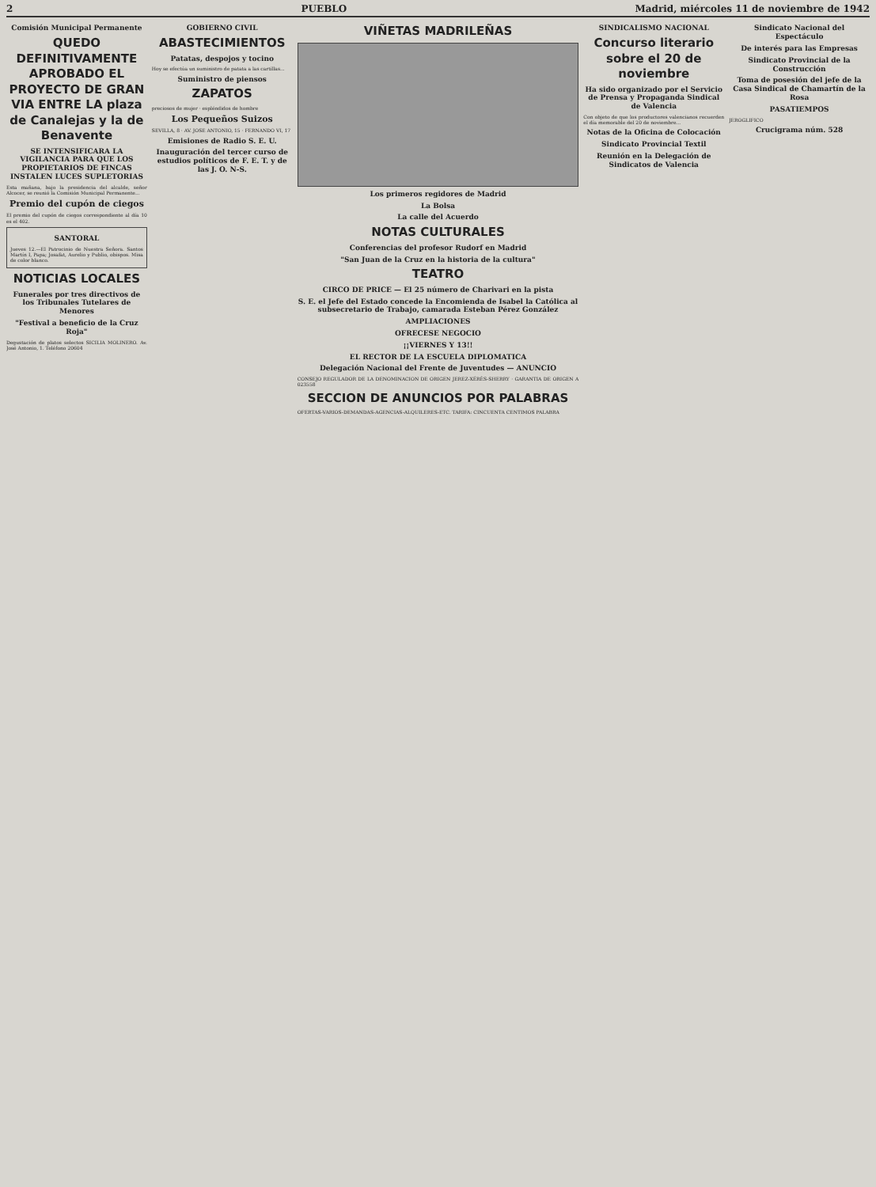2 PUEBLO Madrid, miércoles 11 de noviembre de 1942
Comisión Municipal Permanente
QUEDO DEFINITIVAMENTE APROBADO EL PROYECTO DE GRAN VIA ENTRE LA plaza de Canalejas y la de Benavente
SE INTENSIFICARA LA VIGILANCIA PARA QUE LOS PROPIETARIOS DE FINCAS INSTALEN LUCES SUPLETORIAS
Esta mañana, bajo la presidencia del alcalde, señor Alcocer, se reunió la Comisión Municipal Permanente...
Premio del cupón de ciegos
El premio del cupón de ciegos correspondiente al día 10 es el 402.
SANTORAL
Jueves 12.—El Patrocinio de Nuestra Señora. Santos Martín I, Papa; Josafat, Aurelio y Publio, obispos. Misa de color blanco.
NOTICIAS LOCALES
Funerales por tres directivos de los Tribunales Tutelares de Menores
"Festival a beneficio de la Cruz Roja"
Degustación de platos selectos SICILIA MOLINERO. Av. José Antonio, 1. Teléfono 20604
GOBIERNO CIVIL
ABASTECIMIENTOS
Patatas, despojos y tocino
Hoy se efectúa un suministro de patata a las cartillas...
Suministro de piensos
ZAPATOS
preciosos de mujer · espléndidos de hombre
Los Pequeños Suizos
SEVILLA, 8 · AV. JOSE ANTONIO, 15 · FERNANDO VI, 17
Emisiones de Radio S. E. U.
Inauguración del tercer curso de estudios políticos de F. E. T. y de las J. O. N-S.
VIÑETAS MADRILEÑAS
Los primeros regidores de Madrid
La Bolsa
La calle del Acuerdo
NOTAS CULTURALES
Conferencias del profesor Rudorf en Madrid
"San Juan de la Cruz en la historia de la cultura"
TEATRO
CIRCO DE PRICE — El 25 número de Charivari en la pista
S. E. el Jefe del Estado concede la Encomienda de Isabel la Católica al subsecretario de Trabajo, camarada Esteban Pérez González
AMPLIACIONES
OFRECESE NEGOCIO
¡¡VIERNES Y 13!!
EL RECTOR DE LA ESCUELA DIPLOMATICA
Delegación Nacional del Frente de Juventudes — ANUNCIO
CONSEJO REGULADOR DE LA DENOMINACION DE ORIGEN JEREZ-XÉRÈS-SHERRY · GARANTIA DE ORIGEN A 023558
SECCION DE ANUNCIOS POR PALABRAS
OFERTAS-VARIOS-DEMANDAS-AGENCIAS-ALQUILERES-ETC. TARIFA: CINCUENTA CENTIMOS PALABRA
SINDICALISMO NACIONAL
Concurso literario sobre el 20 de noviembre
Ha sido organizado por el Servicio de Prensa y Propaganda Sindical de Valencia
Con objeto de que los productores valencianos recuerden el día memorable del 20 de noviembre...
Notas de la Oficina de Colocación
Sindicato Provincial Textil
Reunión en la Delegación de Sindicatos de Valencia
Sindicato Nacional del Espectáculo
De interés para las Empresas
Sindicato Provincial de la Construcción
Toma de posesión del jefe de la Casa Sindical de Chamartín de la Rosa
PASATIEMPOS
JEROGLIFICO
Crucigrama núm. 528